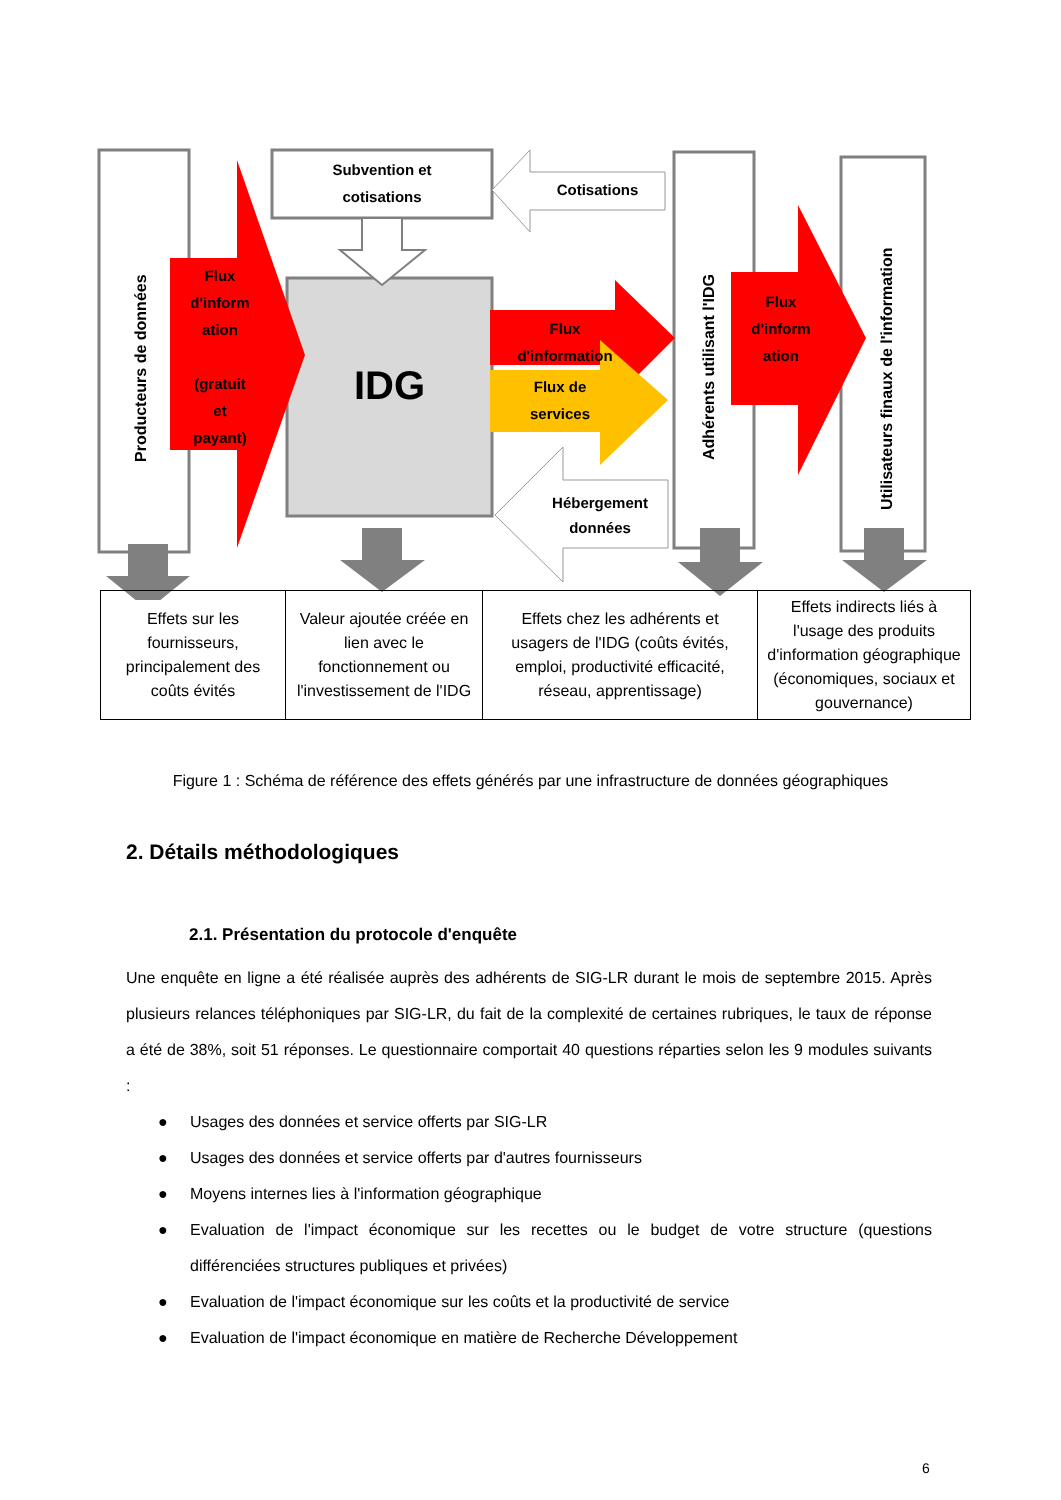Subvention et
cotisations
Cotisations
Flux
d'inform
ation
(gratuit
et
payant)
IDG
Flux
d'information
Flux de
services
Hébergement
données
Flux
d'inform
ation
Producteurs de données Adhérents utilisant l'IDG
Utilisateurs finaux de l'information
| Effets sur les fournisseurs, principalement des coûts évités | Valeur ajoutée créée en lien avec le fonctionnement ou l'investissement de l'IDG | Effets chez les adhérents et usagers de l'IDG (coûts évités, emploi, productivité efficacité, réseau, apprentissage) | Effets indirects liés à l'usage des produits d'information géographique (économiques, sociaux et gouvernance) |
Figure 1 : Schéma de référence des effets générés par une infrastructure de données géographiques
2. Détails méthodologiques
2.1. Présentation du protocole d'enquête
Une enquête en ligne a été réalisée auprès des adhérents de SIG-LR durant le mois de septembre 2015. Après plusieurs relances téléphoniques par SIG-LR, du fait de la complexité de certaines rubriques, le taux de réponse a été de 38%, soit 51 réponses. Le questionnaire comportait 40 questions réparties selon les 9 modules suivants :
● Usages des données et service offerts par SIG-LR
● Usages des données et service offerts par d'autres fournisseurs
● Moyens internes lies à l'information géographique
● Evaluation de l'impact économique sur les recettes ou le budget de votre structure (questions différenciées structures publiques et privées)
● Evaluation de l'impact économique sur les coûts et la productivité de service
● Evaluation de l'impact économique en matière de Recherche Développement
6